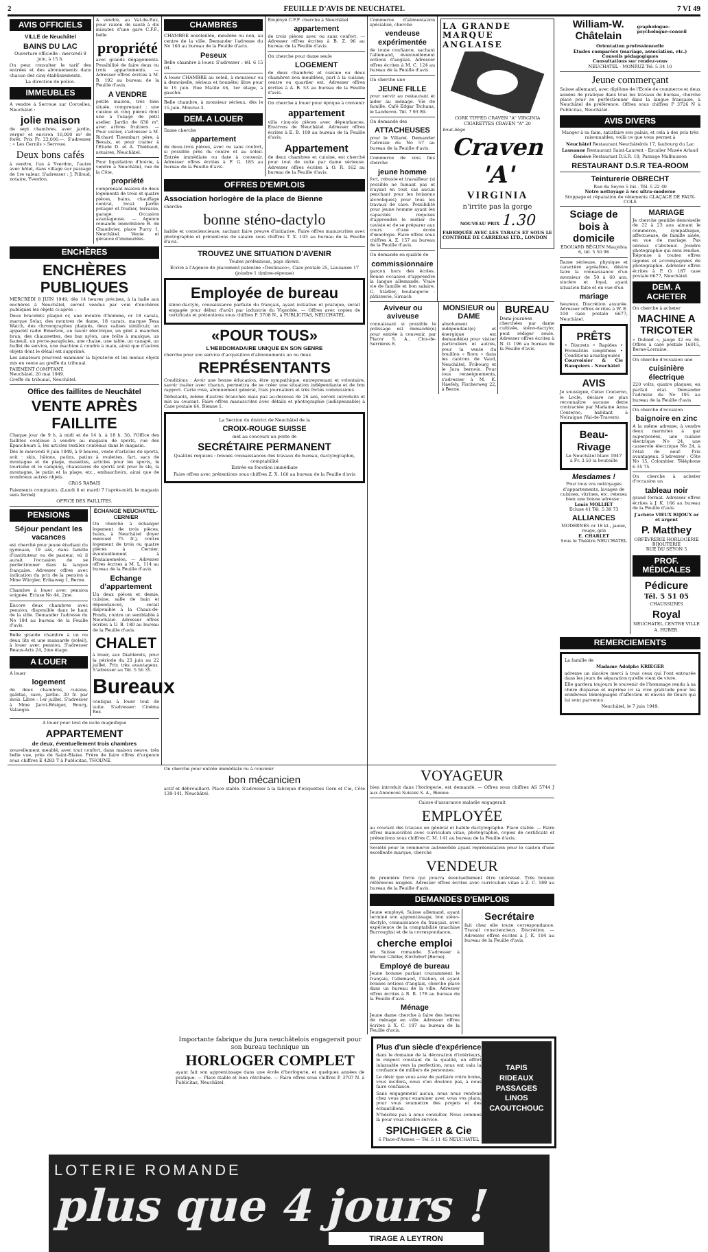2 FEUILLE D'AVIS DE NEUCHATEL 7 VI 49
AVIS OFFICIELS
VILLE de Neuchâtel
BAINS DU LAC
Ouverture officielle : mercredi 8 juin, à 15 h.
On peut consulter le tarif des entrées et des abonnements dans chacun des cinq établissements.
La direction de police.
IMMEUBLES
A vendre à Serroue sur Corcelles, Neuchâtel :
jolie maison
de sept chambres, avec jardin, verger et environ 10,000 m² de forêt. Prix Fr. 22,000.—. S'adresser : « Les Cernils » Serroue.
Deux bons cafés
à vendre, l'un à Yverdon, l'autre avec hôtel, dans village sur passage de 1re valeur. S'adresser : J. Pilloud, notaire, Yverdon.
A vendre, au Val-de-Ruz, pour raison de santé à dix minutes d'une gare C.F.F., belle
propriété
avec grands dégagements. Possibilité de faire deux ou trois appartements. — Adresser offres écrites à M. B. 192 au bureau de la Feuille d'avis.
A VENDRE
petite maison, très bien située, comprenant : une cuisine et cinq pièces dont une à l'usage de petit atelier. Jardin de 630 m², avec arbres fruitiers. — Pour visiter, s'adresser à M. Richard Tinembart père, à Bevaix, et pour traiter à l'Etude D. et A. Thiébaud, notaires, Neuchâtel.
Pour liquidation d'hoirie, à vendre à Neuchâtel, rue de la Côte,
propriété
comprenant maison de deux logements de trois et quatre pièces, bains, chauffage central, local. Jardin potager et fruitier, terrasse, garage. Occasion avantageuse. — Agence romande immobilière B. de Chambrier, place Purry 1, Neuchâtel. Vente et gérance d'immeubles.
ENCHÈRES
ENCHÈRES PUBLIQUES
MERCREDI 8 JUIN 1949, dès 14 heures précises, à la halle aux enchères à Neuchâtel, seront vendus par voie d'enchères publiques les objets ci-après :
Deux bracelets plaqué or, une montre d'homme, or 18 carats, marque Solar, des montres de dame, 18 carats, marque Texa Watch, des chronographes plaqués, deux valises similicuir, un appareil radio Emerson, un rasoir électrique, un gilet à manches brun, des chaussettes, des bas nylon, une boîte à musique, un fauteuil, un porte-parapluies, une chaise, une table, un canapé, un buffet de service, une machine à coudre à main, ainsi que d'autres objets dont le détail est supprimé.
Les amateurs pourront examiner la bijouterie et les menus objets mis en vente au greffe du tribunal.
PAIEMENT COMPTANT.
Neuchâtel, 20 mai 1949.
Greffe du tribunal, Neuchâtel.
Office des faillites de Neuchâtel
VENTE APRÈS FAILLITE
Chaque jour de 9 h. à midi et de 14 h. à 18 h. 30, l'Office des faillites continue à vendre au magasin de sports, rue des Epancheurs 5, les articles textiles contenus dans le magasin.
Dès le mercredi 8 juin 1949, à 9 heures, vente d'articles de sports, soit : skis, bâtons, patins, patins à roulettes, fart, sacs de montagne et de plage, musettes, articles pour les sports, le tourisme et le camping, chaussures de sports soit pour le ski, la montagne, le patin et la plage, etc., embauchoirs, ainsi que de nombreux autres objets.
GROS RABAIS
Paiements comptants. (Lundi 6 et mardi 7 l'après-midi, le magasin sera fermé).
OFFICE DES FAILLITES.
PENSIONS
Séjour pendant les vacances
est cherché pour jeune étudiant du gymnase, 19 ans, dans famille d'instituteur ou de pasteur, où il aurait l'occasion de se perfectionner dans la langue française. Adresser offres avec indication du prix de la pension à Mme Würgler, Erikaweg 1, Berne.
Chambre à louer avec pension soignée. Ecluse No 44, 2me.
Encore deux chambres avec pension, disponible dans le haut de la ville. Demander l'adresse du No 184 au bureau de la Feuille d'avis.
Belle grande chambre à un ou deux lits et une mansarde (soleil), à louer avec pension. S'adresser Beaux-Arts 24, 2me étage.
A LOUER
A louer
logement
de deux chambres, cuisine, galetas, cave, jardin. 30 fr. par mois. Libre : 1er juillet. S'adresser à Mme Jacot-Bösiger, Bourg, Valangin.
ÉCHANGE NEUCHATEL-CERNIER
On cherche à échanger logement de trois pièces, bains, à Neuchâtel (loyer mensuel 75 fr.), contre logement de trois ou quatre pièces à Cernier, éventuellement à Fontainemelon. — Adresser offres écrites à M. L. 114 au bureau de la Feuille d'avis.
Echange d'appartement
Un deux pièces et demie, cuisine, salle de bain et dépendances, serait disponible à la Chaux-de-Fonds, contre un semblable à Neuchâtel. Adresser offres écrites à U. B. 180 au bureau de la Feuille d'avis.
CHALET
à louer, aux Diablerets, pour la période du 23 juin au 22 juillet. Prix très avantageux. S'adresser au Tél. 5 56 35.
Bureaux
contigus à louer tout de suite. S'adresser: Cinéma Rex.
A louer pour tout de suite magnifique
APPARTEMENT
de deux, éventuellement trois chambres
nouvellement meublé, avec tout confort, dans maison neuve, très belle vue, près de Saint-Blaise. Prère de faire offres d'urgence sous chiffres E 4283 T à Publicitas, THOUNE.
CHAMBRES
CHAMBRE ensoleillée, meublée ou non, au centre de la ville. Demander l'adresse du No 160 au bureau de la Feuille d'avis.
Peseux
Belle chambre à louer. S'adresser : tél. 6 15 04.
A louer CHAMBRE au soleil, à monsieur ou à demoiselle, sérieux et honnête; libre pour le 15 juin. Rue Matile 46, 1er étage, à gauche.
Belle chambre, à monsieur sérieux, dès le 15 juin. Monruz 3.
DEM. A LOUER
Dame cherche
appartement
de deux-trois pièces, avec ou sans confort, si possible près du centre et au soleil. Entrée immédiate ou date à convenir. Adresser offres écrites à F. G. 185 au bureau de la Feuille d'avis.
Employé C.F.F. cherche à Neuchâtel
appartement
de trois pièces avec ou sans confort. — Adresser offres écrites à B. Z. 96 au bureau de la Feuille d'avis.
On cherche pour dame seule
LOGEMENT
de deux chambres et cuisine ou deux chambres non meublées, part à la cuisine; centre ou quartier est. Adresser offres écrites à A. B. 53 au bureau de la Feuille d'avis.
On cherche à louer pour époque à convenir
appartement
villa cinq-six pièces avec dépendances. Environs de Neuchâtel. Adresser offres écrites à E. B. 109 au bureau de la Feuille d'avis.
Appartement
de deux chambres et cuisine, est cherché pour tout de suite par dame sérieuse. Adresser offres écrites à O. R. 162 au bureau de la Feuille d'avis.
OFFRES D'EMPLOIS
Association horlogère de la place de Bienne
cherche
bonne sténo-dactylo
habile et consciencieuse, sachant faire preuve d'initiative. Faire offres manuscrites avec photographie et prétentions de salaire sous chiffres T. X. 193 au bureau de la Feuille d'avis.
TROUVEZ UNE SITUATION D'AVENIR
Toutes professions, pays divers.
Ecrire à l'Agence de placement patentée «Destinaco», Case postale 25, Lausanne 17 (joindre 1 timbre-réponse)
Employée de bureau
sténo-dactylo, connaissance parfaite du français, ayant initiative et pratique, serait engagée pour début d'août par industrie du Vignoble. — Offres avec copies de certificats et prétentions sous chiffres P. 3708 N., à PUBLICITAS, NEUCHATEL
«POUR TOUS»
L'HEBDOMADAIRE UNIQUE EN SON GENRE
cherche pour son service d'acquisition d'abonnements un ou deux
REPRÉSENTANTS
Conditions : Avoir une bonne éducation, être sympathique, entreprenant et volontaire, savoir traiter avec chacun, permettra de se créer une situation indépendante et de bon rapport. Carte rose, abonnement général, frais journaliers et très fortes commissions.
Débutants, même d'autres branches mais pas au-dessous de 26 ans, seront introduits et mis au courant. Faire offres manuscrites avec détails et photographie (indispensable) à Case postale 64, Bienne 1.
La Section du district de Neuchâtel de la
CROIX-ROUGE SUISSE
met au concours un poste de
SECRÉTAIRE PERMANENT
Qualités requises : bonnes connaissances des travaux de bureau, dactylographie, comptabilité
Entrée en fonction immédiate
Faire offres avec prétentions sous chiffres Z. X. 160 au bureau de la Feuille d'avis
Commerce d'alimentation spécialisé, cherche
vendeuse expérimentée
de toute confiance, sachant l'allemand, éventuellement notions d'anglais. Adresser offres écrites à M. C. 124 au bureau de la Feuille d'avis.
On cherche une
JEUNE FILLE
pour servir au restaurant et aider au ménage. Vie de famille. Café Edgar Tschanz, le Landeron. Tél. 7 93 89.
On demande des
ATTACHEUSES
pour le Villaret. Demander l'adresse du No 57 au bureau de la Feuille d'avis.
Commerce de vins fins cherche
jeune homme
fort, robuste et travailleur (si possible ne fumant pas et n'ayant en tout cas aucun penchant pour les boissons alcooliques) pour tous les travaux de cave. Possibilité pour jeune homme ayant les capacités requises d'apprendre le métier de caviste et de se préparer aux cours d'une école d'œnologie. Faire offres sous chiffres A. Z. 157 au bureau de la Feuille d'avis.
On demande en qualité de
commissionnaire
garçon hors des écoles. Bonne occasion d'apprendre la langue allemande. Vraie vie de famille et bon salaire. G. Städler, boulangerie - pâtisserie, Sirnach
LA GRANDE
MARQUE
ANGLAISE
CORK TIPPED CRAVEN "A" VIRGINIA CIGARETTES CRAVEN "A" 20
bout-liège
Craven 'A'
VIRGINIA
n'irrite pas la gorge
NOUVEAU PRIX 1.30
FABRIQUÉE AVEC LES TABACS ET SOUS LE CONTROLE DE CARRERAS LTD., LONDON
Aviveur ou aviveuse
connaissant si possible le polissage est demandé(e) pour entrée à convenir, par Placor S. A., Clos-de-Serrières 8.
MONSIEUR ou DAME
absolument indépendant(e) et énergique est demandé(e) pour visiter particuliers et autres, pour la vente du bouillon « Roox » dans les cantons de Vaud, Neuchâtel, Fribourg et le Jura bernois. Pour tous renseignements, s'adresser à M. K. Haefely, Fischerweg 22, à Berne.
BUREAU
Demi-journées cherchées par dame cultivée, sténo-dactylo; peut rédiger seule. Adresser offres écrites à N. O. 196 au bureau de la Feuille d'avis.
On cherche pour entrée immédiate ou à convenir
bon mécanicien
actif et débrouillard. Place stable. S'adresser à la fabrique d'étiquettes Gern et Cie, Côte 139-141, Neuchâtel.
VOYAGEUR
bien introduit dans l'horlogerie, est demandé. — Offres sous chiffres AS 5744 J aux Annonces Suisses S. A., Bienne.
Caisse d'assurance maladie engagerait
EMPLOYÉE
au courant des travaux en général et habile dactylographe. Place stable. — Faire offres manuscrites avec curriculum vitae, photographie, copies de certificats et prétentions sous chiffres C. M. 141 au bureau de la Feuille d'avis.
Société pour le commerce automobile ayant représentation pour le canton d'une excellente marque, cherche
VENDEUR
de première force qui pourra éventuellement être intéressé. Très bonnes références exigées. Adresser offres écrites avec curriculum vitae à Z. C. 189 au bureau de la Feuille d'avis.
DEMANDES D'EMPLOIS
Jeune employé, Suisse allemand, ayant terminé son apprentissage, bon sténo-dactylo, connaissance du français, avec expérience de la comptabilité (machine Burroughs) et de la correspondance,
cherche emploi
en Suisse romande. S'adresser à Werner Gfeller, Kirchdorf (Berne).
Employé de bureau
Jeune homme parlant couramment le français, l'allemand, l'italien, et ayant bonnes notions d'anglais, cherche place dans un bureau de la ville. Adresser offres écrites à R. R. 178 au bureau de la Feuille d'avis.
Ménage
Jeune dame cherche à faire des heures de ménage en ville. Adresser offres écrites à X. C. 197 au bureau de la Feuille d'avis.
Secrétaire
fait chez elle toute correspondance. Travail consciencieux. Discrétion. — Adresser offres écrites à J. K. 194 au bureau de la Feuille d'avis.
Importante fabrique du Jura neuchâtelois engagerait pour son bureau technique un
HORLOGER COMPLET
ayant fait son apprentissage dans une école d'horlogerie, et quelques années de pratique. — Place stable et bien rétribuée. — Faire offres sous chiffres P. 3707 N. à Publicitas, Neuchâtel.
Plus d'un siècle d'expérience
dans le domaine de la décoration d'intérieurs, le respect constant de la qualité, un effort inlassable vers la perfection, nous ont valu la confiance de milliers de personnes.
Le désir que vous avez de parfaire votre home, vous incitera, nous n'en doutons pas, à nous faire confiance.
Sans engagement aucun, nous nous rendons chez vous pour examiner avec vous vos plans, pour vous soumettre des projets et des échantillons.
N'hésitez pas à nous consulter. Nous sommes là pour vous rendre service.
SPICHIGER & Cie
6 Place-d'Armes — Tél. 5 11 45 NEUCHATEL
TAPIS
RIDEAUX
PASSAGES
LINOS
CAOUTCHOUC
LOTERIE ROMANDE
plus que 4 jours !
TIRAGE A LEYTRON
William-W. Châtelain
graphologue-psychologue-conseil
Orientation professionnelle
Etudes comparées (mariage, association, etc.)
Conseils pédagogiques
Consultations sur rendez-vous
NEUCHATEL - MONRUZ Tél. 5 34 10
Jeune commerçant
Suisse allemand, avec diplôme de l'Ecole de commerce et deux années de pratique dans tous les travaux de bureau, cherche place pour se perfectionner dans la langue française, à Neuchâtel de préférence. Offres sous chiffres P 3726 N à Publicitas, Neuchâtel.
AVIS DIVERS
Manger à sa faim, satisfaire son palais, et cela à des prix très raisonnables, voilà ce que vous permet à
Neuchâtel Restaurant Neuchâtelois 17, faubourg du Lac
Lausanne Restaurant Saint-Laurent - Escalier Musée Arlaud
Genève Restaurant D.S.R. 19, Passage Malbuisson
RESTAURANT D.S.R TEA-ROOM
Teinturerie OBRECHT
Rue du Seyon 5 bis - Tél. 5 22 40
Notre nettoyage à sec ultra-moderne
Stoppage et réparation de vêtements GLAÇAGE DE FAUX-COLS
Sciage de bois à domicile
EDOUARD BÉGUIN Maujobia 6, tél. 5 50 96
Dame sérieuse, physique et caractère agréables, désire faire la connaissance d'un monsieur de 50 à 60 ans, sincère et loyal, ayant situation faite et en vue d'un
mariage
heureux. Discrétion assurée. Adresser offres écrites à W. E. 100 case postale 6677, Neuchâtel.
PRÊTS
• Discrets • Rapides • Formalités simplifiées • Conditions avantageuses
Courvoisier & Cie Banquiers - Neuchâtel
AVIS
Je soussigné, Celso Conterno, le Locle, déclare ne plus reconnaître aucune dette contractée par Madame Anna Conterno, habitant à Noiraigue (Val-de-Travers).
Beau-Rivage
Le Neuchâtel blanc 1947
à Fr. 3.50 la bouteille
Mesdames !
Pour tous vos nettoyages d'appartements, lavages de cuisines, vitrines, etc. retenez bien une bonne adresse :
Louis MOLLIET
Ecluse 41 Tél. 5 38 73
ALLIANCES
MODERNES or 18 kt., jaune, rouge, gris
E. CHARLET
Sous le Théâtre NEUCHATEL
MARIAGE
Je cherche gentille demoiselle de 22 à 23 ans aimant le commerce, sympathique, affectueuse, de famille aisée, en vue de mariage. Pas sérieux s'abstenir. Joindre photographie qui sera rendue. Réponse à toutes offres signées et accompagnées de photographie. Adresser offres écrites à P. O. 187 case postale 6677, Neuchâtel.
DEM. A ACHETER
On cherche à acheter
MACHINE A TRICOTER
« Dubied », jauge 32 ou 36. Offres à case postale 16015, Berne-Lorraine.
On cherche d'occasion une
cuisinière électrique
220 volts, quatre plaques, en parfait état. Demander l'adresse du No 195 au bureau de la Feuille d'avis.
On cherche d'occasion
baignoire en zinc
A la même adresse, à vendre deux marmites à gaz superposées, une cuisine électrique No 24, une casserole électrique No 24, à l'état de neuf. Prix avantageux. S'adresser : Côte No 15, Colombier. Téléphone 6 35 75.
On cherche à acheter d'occasion un
tableau noir
grand format. Adresser offres écrites à J. K. 166 au bureau de la Feuille d'avis.
J'achète VIEUX BIJOUX or et argent
P. Matthey
ORFÈVRERIE HORLOGERIE BIJOUTERIE
RUE DU SEYON 5
PROF. MÉDICALES
Pédicure
Tél. 5 51 05
CHAUSSURES
Royal
NEUCHATEL CENTRE VILLE
A. HUBER.
REMERCIEMENTS
La famille de
Madame Adolphe KRIEGER
adresse un sincère merci à tous ceux qui l'ont entourée dans les jours de séparation qu'elle vient de vivre.
Elle gardera toujours le souvenir de l'hommage rendu à sa chère disparue et exprime ici sa vive gratitude pour les nombreux témoignages d'affection et envois de fleurs qui lui sont parvenus.
Neuchâtel, le 7 juin 1949.